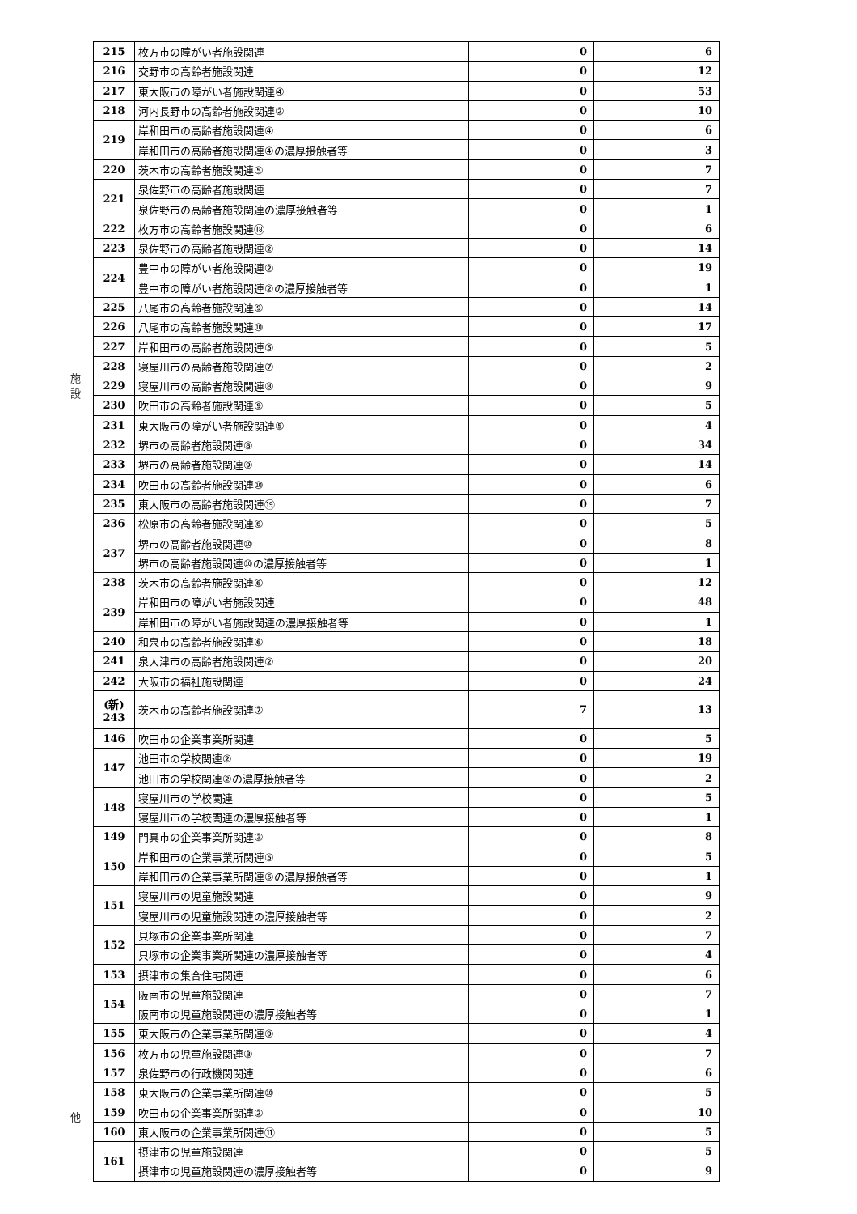| 施 設 | 215 | 枚方市の障がい者施設関連 | 0 | 6 |
| | 216 | 交野市の高齢者施設関連 | 0 | 12 |
| | 217 | 東大阪市の障がい者施設関連④ | 0 | 53 |
| | 218 | 河内長野市の高齢者施設関連② | 0 | 10 |
| | 219 | 岸和田市の高齢者施設関連④ | 0 | 6 |
| | | 岸和田市の高齢者施設関連④の濃厚接触者等 | 0 | 3 |
| | 220 | 茨木市の高齢者施設関連⑤ | 0 | 7 |
| | 221 | 泉佐野市の高齢者施設関連 | 0 | 7 |
| | | 泉佐野市の高齢者施設関連の濃厚接触者等 | 0 | 1 |
| | 222 | 枚方市の高齢者施設関連⑱ | 0 | 6 |
| | 223 | 泉佐野市の高齢者施設関連② | 0 | 14 |
| | 224 | 豊中市の障がい者施設関連② | 0 | 19 |
| | | 豊中市の障がい者施設関連②の濃厚接触者等 | 0 | 1 |
| | 225 | 八尾市の高齢者施設関連⑨ | 0 | 14 |
| | 226 | 八尾市の高齢者施設関連⑩ | 0 | 17 |
| | 227 | 岸和田市の高齢者施設関連⑤ | 0 | 5 |
| | 228 | 寝屋川市の高齢者施設関連⑦ | 0 | 2 |
| | 229 | 寝屋川市の高齢者施設関連⑧ | 0 | 9 |
| | 230 | 吹田市の高齢者施設関連⑨ | 0 | 5 |
| | 231 | 東大阪市の障がい者施設関連⑤ | 0 | 4 |
| | 232 | 堺市の高齢者施設関連⑧ | 0 | 34 |
| | 233 | 堺市の高齢者施設関連⑨ | 0 | 14 |
| | 234 | 吹田市の高齢者施設関連⑩ | 0 | 6 |
| | 235 | 東大阪市の高齢者施設関連⑲ | 0 | 7 |
| | 236 | 松原市の高齢者施設関連⑥ | 0 | 5 |
| | 237 | 堺市の高齢者施設関連⑩ | 0 | 8 |
| | | 堺市の高齢者施設関連⑩の濃厚接触者等 | 0 | 1 |
| | 238 | 茨木市の高齢者施設関連⑥ | 0 | 12 |
| | 239 | 岸和田市の障がい者施設関連 | 0 | 48 |
| | | 岸和田市の障がい者施設関連の濃厚接触者等 | 0 | 1 |
| | 240 | 和泉市の高齢者施設関連⑥ | 0 | 18 |
| | 241 | 泉大津市の高齢者施設関連② | 0 | 20 |
| | 242 | 大阪市の福祉施設関連 | 0 | 24 |
| | (新) 243 | 茨木市の高齢者施設関連⑦ | 7 | 13 |
| 他 | 146 | 吹田市の企業事業所関連 | 0 | 5 |
| | 147 | 池田市の学校関連② | 0 | 19 |
| | | 池田市の学校関連②の濃厚接触者等 | 0 | 2 |
| | 148 | 寝屋川市の学校関連 | 0 | 5 |
| | | 寝屋川市の学校関連の濃厚接触者等 | 0 | 1 |
| | 149 | 門真市の企業事業所関連③ | 0 | 8 |
| | 150 | 岸和田市の企業事業所関連⑤ | 0 | 5 |
| | | 岸和田市の企業事業所関連⑤の濃厚接触者等 | 0 | 1 |
| | 151 | 寝屋川市の児童施設関連 | 0 | 9 |
| | | 寝屋川市の児童施設関連の濃厚接触者等 | 0 | 2 |
| | 152 | 貝塚市の企業事業所関連 | 0 | 7 |
| | | 貝塚市の企業事業所関連の濃厚接触者等 | 0 | 4 |
| | 153 | 摂津市の集合住宅関連 | 0 | 6 |
| | 154 | 阪南市の児童施設関連 | 0 | 7 |
| | | 阪南市の児童施設関連の濃厚接触者等 | 0 | 1 |
| | 155 | 東大阪市の企業事業所関連⑨ | 0 | 4 |
| | 156 | 枚方市の児童施設関連③ | 0 | 7 |
| | 157 | 泉佐野市の行政機関関連 | 0 | 6 |
| | 158 | 東大阪市の企業事業所関連⑩ | 0 | 5 |
| | 159 | 吹田市の企業事業所関連② | 0 | 10 |
| | 160 | 東大阪市の企業事業所関連⑪ | 0 | 5 |
| | 161 | 摂津市の児童施設関連 | 0 | 5 |
| | | 摂津市の児童施設関連の濃厚接触者等 | 0 | 9 |